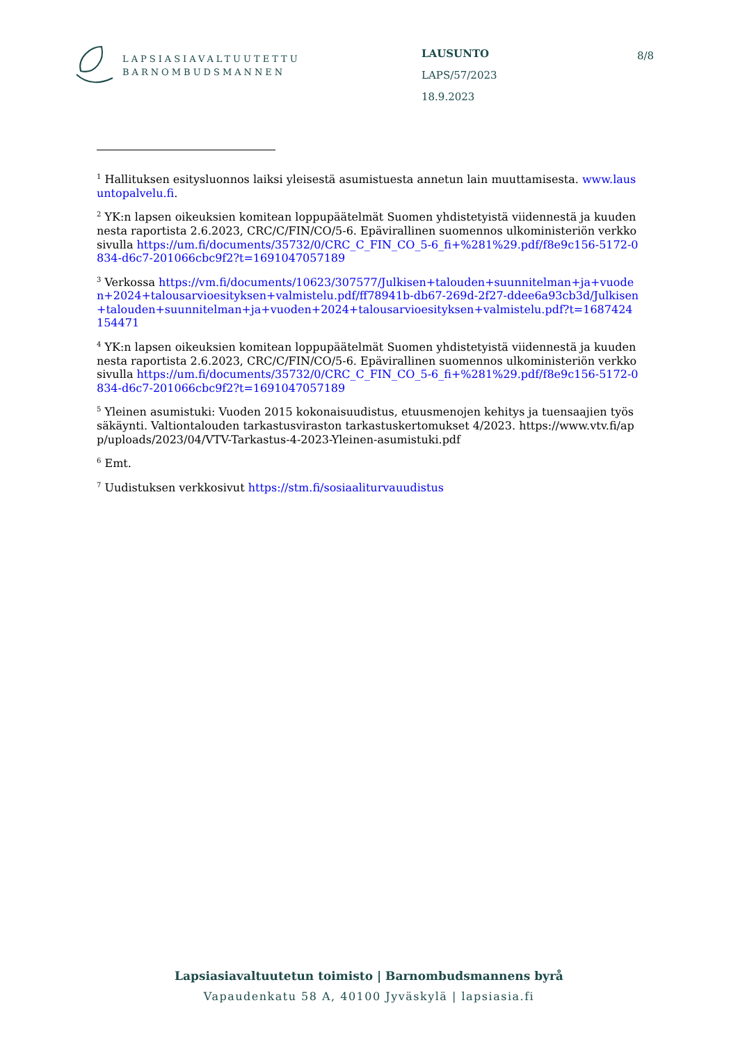LAPSIASIAVALTUUTETTU
BARNOMBUDSMANNEN
LAUSUNTO
LAPS/57/2023
18.9.2023
8/8
<sup>1</sup> Hallituksen esitysluonnos laiksi yleisestä asumistuesta annetun lain muuttamisesta. www.lausuntopalvelu.fi.
<sup>2</sup> YK:n lapsen oikeuksien komitean loppupäätelmät Suomen yhdistetyistä viidennestä ja kuudennesta raportista 2.6.2023, CRC/C/FIN/CO/5-6. Epävirallinen suomennos ulkoministeriön verkkosivulla https://um.fi/documents/35732/0/CRC_C_FIN_CO_5-6_fi+%281%29.pdf/f8e9c156-5172-0834-d6c7-201066cbc9f2?t=1691047057189
<sup>3</sup> Verkossa https://vm.fi/documents/10623/307577/Julkisen+talouden+suunnitelman+ja+vuoden+2024+talousarvioesityksen+valmistelu.pdf/ff78941b-db67-269d-2f27-ddee6a93cb3d/Julkisen+talouden+suunnitelman+ja+vuoden+2024+talousarvioesityksen+valmistelu.pdf?t=1687424154471
<sup>4</sup> YK:n lapsen oikeuksien komitean loppupäätelmät Suomen yhdistetyistä viidennestä ja kuudennesta raportista 2.6.2023, CRC/C/FIN/CO/5-6. Epävirallinen suomennos ulkoministeriön verkkosivulla https://um.fi/documents/35732/0/CRC_C_FIN_CO_5-6_fi+%281%29.pdf/f8e9c156-5172-0834-d6c7-201066cbc9f2?t=1691047057189
<sup>5</sup> Yleinen asumistuki: Vuoden 2015 kokonaisuudistus, etuusmenojen kehitys ja tuensaajien työssäkäynti. Valtiontalouden tarkastusviraston tarkastuskertomukset 4/2023. https://www.vtv.fi/app/uploads/2023/04/VTV-Tarkastus-4-2023-Yleinen-asumistuki.pdf
<sup>6</sup> Emt.
<sup>7</sup> Uudistuksen verkkosivut https://stm.fi/sosiaaliturvauudistus
Lapsiasiavaltuutetun toimisto | Barnombudsmannens byrå
Vapaudenkatu 58 A, 40100 Jyväskylä | lapsiasia.fi